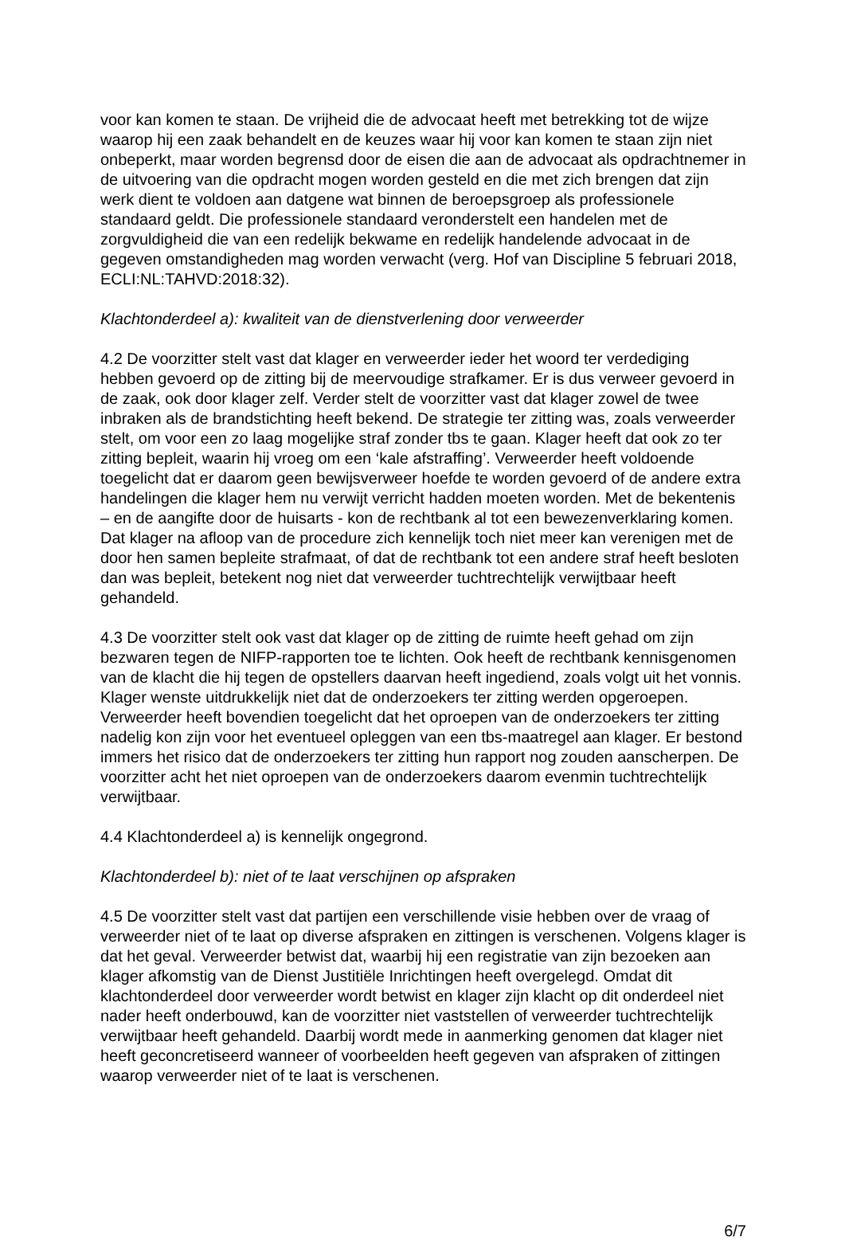voor kan komen te staan. De vrijheid die de advocaat heeft met betrekking tot de wijze waarop hij een zaak behandelt en de keuzes waar hij voor kan komen te staan zijn niet onbeperkt, maar worden begrensd door de eisen die aan de advocaat als opdrachtnemer in de uitvoering van die opdracht mogen worden gesteld en die met zich brengen dat zijn werk dient te voldoen aan datgene wat binnen de beroepsgroep als professionele standaard geldt. Die professionele standaard veronderstelt een handelen met de zorgvuldigheid die van een redelijk bekwame en redelijk handelende advocaat in de gegeven omstandigheden mag worden verwacht (verg. Hof van Discipline 5 februari 2018, ECLI:NL:TAHVD:2018:32).
Klachtonderdeel a): kwaliteit van de dienstverlening door verweerder
4.2 De voorzitter stelt vast dat klager en verweerder ieder het woord ter verdediging hebben gevoerd op de zitting bij de meervoudige strafkamer. Er is dus verweer gevoerd in de zaak, ook door klager zelf. Verder stelt de voorzitter vast dat klager zowel de twee inbraken als de brandstichting heeft bekend. De strategie ter zitting was, zoals verweerder stelt, om voor een zo laag mogelijke straf zonder tbs te gaan. Klager heeft dat ook zo ter zitting bepleit, waarin hij vroeg om een ‘kale afstraffing’. Verweerder heeft voldoende toegelicht dat er daarom geen bewijsverweer hoefde te worden gevoerd of de andere extra handelingen die klager hem nu verwijt verricht hadden moeten worden. Met de bekentenis – en de aangifte door de huisarts - kon de rechtbank al tot een bewezenverklaring komen. Dat klager na afloop van de procedure zich kennelijk toch niet meer kan verenigen met de door hen samen bepleite strafmaat, of dat de rechtbank tot een andere straf heeft besloten dan was bepleit, betekent nog niet dat verweerder tuchtrechtelijk verwijtbaar heeft gehandeld.
4.3 De voorzitter stelt ook vast dat klager op de zitting de ruimte heeft gehad om zijn bezwaren tegen de NIFP-rapporten toe te lichten. Ook heeft de rechtbank kennisgenomen van de klacht die hij tegen de opstellers daarvan heeft ingediend, zoals volgt uit het vonnis. Klager wenste uitdrukkelijk niet dat de onderzoekers ter zitting werden opgeroepen. Verweerder heeft bovendien toegelicht dat het oproepen van de onderzoekers ter zitting nadelig kon zijn voor het eventueel opleggen van een tbs-maatregel aan klager. Er bestond immers het risico dat de onderzoekers ter zitting hun rapport nog zouden aanscherpen. De voorzitter acht het niet oproepen van de onderzoekers daarom evenmin tuchtrechtelijk verwijtbaar.
4.4 Klachtonderdeel a) is kennelijk ongegrond.
Klachtonderdeel b): niet of te laat verschijnen op afspraken
4.5 De voorzitter stelt vast dat partijen een verschillende visie hebben over de vraag of verweerder niet of te laat op diverse afspraken en zittingen is verschenen. Volgens klager is dat het geval. Verweerder betwist dat, waarbij hij een registratie van zijn bezoeken aan klager afkomstig van de Dienst Justitiële Inrichtingen heeft overgelegd. Omdat dit klachtonderdeel door verweerder wordt betwist en klager zijn klacht op dit onderdeel niet nader heeft onderbouwd, kan de voorzitter niet vaststellen of verweerder tuchtrechtelijk verwijtbaar heeft gehandeld. Daarbij wordt mede in aanmerking genomen dat klager niet heeft geconcretiseerd wanneer of voorbeelden heeft gegeven van afspraken of zittingen waarop verweerder niet of te laat is verschenen.
6/7